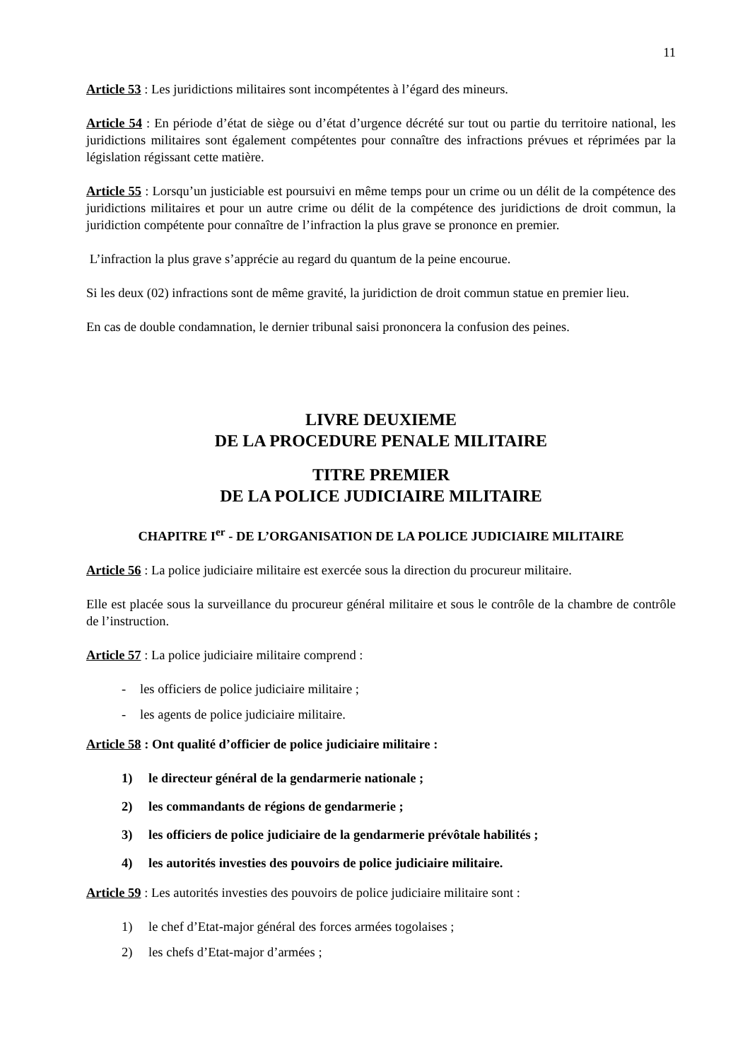11
Article 53 : Les juridictions militaires sont incompétentes à l’égard des mineurs.
Article 54 : En période d’état de siège ou d’état d’urgence décrété sur tout ou partie du territoire national, les juridictions militaires sont également compétentes pour connaître des infractions prévues et réprimées par la législation régissant cette matière.
Article 55 : Lorsqu’un justiciable est poursuivi en même temps pour un crime ou un délit de la compétence des juridictions militaires et pour un autre crime ou délit de la compétence des juridictions de droit commun, la juridiction compétente pour connaître de l’infraction la plus grave se prononce en premier.
L’infraction la plus grave s’apprécie au regard du quantum de la peine encourue.
Si les deux (02) infractions sont de même gravité, la juridiction de droit commun statue en premier lieu.
En cas de double condamnation, le dernier tribunal saisi prononcera la confusion des peines.
LIVRE DEUXIEME
DE LA PROCEDURE PENALE MILITAIRE
TITRE PREMIER
DE LA POLICE JUDICIAIRE MILITAIRE
CHAPITRE I<sup>er</sup> - DE L’ORGANISATION DE LA POLICE JUDICIAIRE MILITAIRE
Article 56 : La police judiciaire militaire est exercée sous la direction du procureur militaire.
Elle est placée sous la surveillance du procureur général militaire et sous le contrôle de la chambre de contrôle de l’instruction.
Article 57 : La police judiciaire militaire comprend :
- les officiers de police judiciaire militaire ;
- les agents de police judiciaire militaire.
Article 58 : Ont qualité d’officier de police judiciaire militaire :
1) le directeur général de la gendarmerie nationale ;
2) les commandants de régions de gendarmerie ;
3) les officiers de police judiciaire de la gendarmerie prévôtale habilités ;
4) les autorités investies des pouvoirs de police judiciaire militaire.
Article 59 : Les autorités investies des pouvoirs de police judiciaire militaire sont :
1) le chef d’Etat-major général des forces armées togolaises ;
2) les chefs d’Etat-major d’armées ;